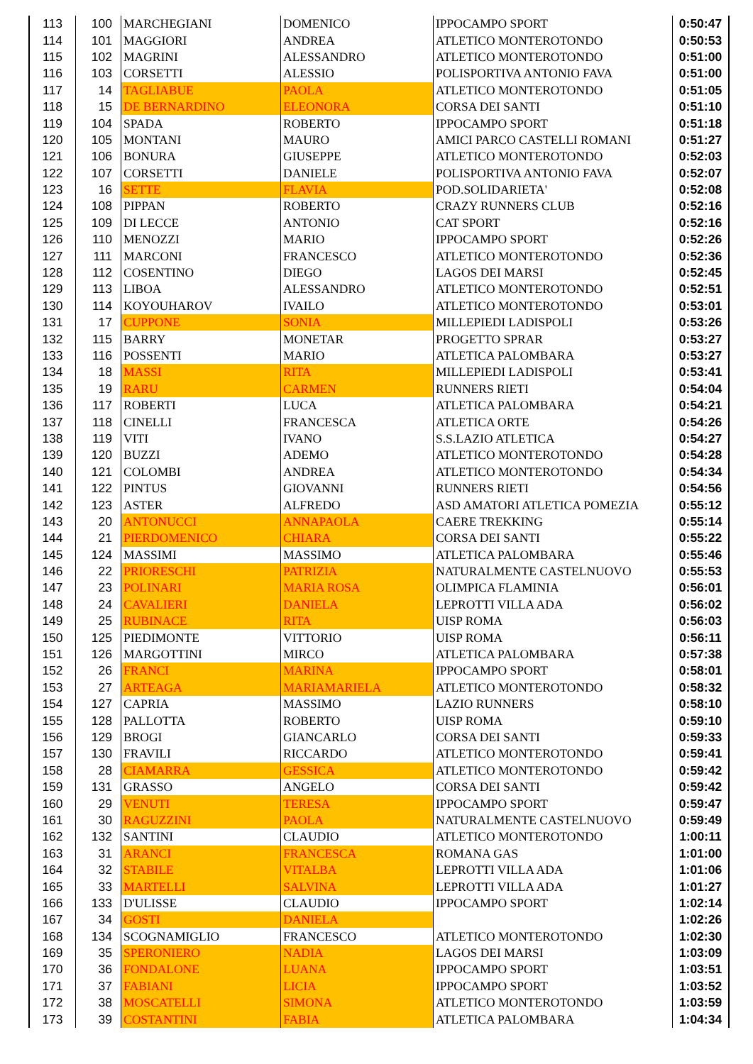| 113 | 100 | MARCHEGIANI | DOMENICO | IPPOCAMPO SPORT | 0:50:47 |
| 114 | 101 | MAGGIORI | ANDREA | ATLETICO MONTEROTONDO | 0:50:53 |
| 115 | 102 | MAGRINI | ALESSANDRO | ATLETICO MONTEROTONDO | 0:51:00 |
| 116 | 103 | CORSETTI | ALESSIO | POLISPORTIVA ANTONIO FAVA | 0:51:00 |
| 117 | 14 | TAGLIABUE | PAOLA | ATLETICO MONTEROTONDO | 0:51:05 |
| 118 | 15 | DE BERNARDINO | ELEONORA | CORSA DEI SANTI | 0:51:10 |
| 119 | 104 | SPADA | ROBERTO | IPPOCAMPO SPORT | 0:51:18 |
| 120 | 105 | MONTANI | MAURO | AMICI PARCO CASTELLI ROMANI | 0:51:27 |
| 121 | 106 | BONURA | GIUSEPPE | ATLETICO MONTEROTONDO | 0:52:03 |
| 122 | 107 | CORSETTI | DANIELE | POLISPORTIVA ANTONIO FAVA | 0:52:07 |
| 123 | 16 | SETTE | FLAVIA | POD.SOLIDARIETA' | 0:52:08 |
| 124 | 108 | PIPPAN | ROBERTO | CRAZY RUNNERS CLUB | 0:52:16 |
| 125 | 109 | DI LECCE | ANTONIO | CAT SPORT | 0:52:16 |
| 126 | 110 | MENOZZI | MARIO | IPPOCAMPO SPORT | 0:52:26 |
| 127 | 111 | MARCONI | FRANCESCO | ATLETICO MONTEROTONDO | 0:52:36 |
| 128 | 112 | COSENTINO | DIEGO | LAGOS DEI MARSI | 0:52:45 |
| 129 | 113 | LIBOA | ALESSANDRO | ATLETICO MONTEROTONDO | 0:52:51 |
| 130 | 114 | KOYOUHAROV | IVAILO | ATLETICO MONTEROTONDO | 0:53:01 |
| 131 | 17 | CUPPONE | SONIA | MILLEPIEDI LADISPOLI | 0:53:26 |
| 132 | 115 | BARRY | MONETAR | PROGETTO SPRAR | 0:53:27 |
| 133 | 116 | POSSENTI | MARIO | ATLETICA PALOMBARA | 0:53:27 |
| 134 | 18 | MASSI | RITA | MILLEPIEDI LADISPOLI | 0:53:41 |
| 135 | 19 | RARU | CARMEN | RUNNERS RIETI | 0:54:04 |
| 136 | 117 | ROBERTI | LUCA | ATLETICA PALOMBARA | 0:54:21 |
| 137 | 118 | CINELLI | FRANCESCA | ATLETICA ORTE | 0:54:26 |
| 138 | 119 | VITI | IVANO | S.S.LAZIO ATLETICA | 0:54:27 |
| 139 | 120 | BUZZI | ADEMO | ATLETICO MONTEROTONDO | 0:54:28 |
| 140 | 121 | COLOMBI | ANDREA | ATLETICO MONTEROTONDO | 0:54:34 |
| 141 | 122 | PINTUS | GIOVANNI | RUNNERS RIETI | 0:54:56 |
| 142 | 123 | ASTER | ALFREDO | ASD AMATORI ATLETICA POMEZIA | 0:55:12 |
| 143 | 20 | ANTONUCCI | ANNAPAOLA | CAERE TREKKING | 0:55:14 |
| 144 | 21 | PIERDOMENICO | CHIARA | CORSA DEI SANTI | 0:55:22 |
| 145 | 124 | MASSIMI | MASSIMO | ATLETICA PALOMBARA | 0:55:46 |
| 146 | 22 | PRIORESCHI | PATRIZIA | NATURALMENTE CASTELNUOVO | 0:55:53 |
| 147 | 23 | POLINARI | MARIA ROSA | OLIMPICA FLAMINIA | 0:56:01 |
| 148 | 24 | CAVALIERI | DANIELA | LEPROTTI VILLA ADA | 0:56:02 |
| 149 | 25 | RUBINACE | RITA | UISP ROMA | 0:56:03 |
| 150 | 125 | PIEDIMONTE | VITTORIO | UISP ROMA | 0:56:11 |
| 151 | 126 | MARGOTTINI | MIRCO | ATLETICA PALOMBARA | 0:57:38 |
| 152 | 26 | FRANCI | MARINA | IPPOCAMPO SPORT | 0:58:01 |
| 153 | 27 | ARTEAGA | MARIAMARIELA | ATLETICO MONTEROTONDO | 0:58:32 |
| 154 | 127 | CAPRIA | MASSIMO | LAZIO RUNNERS | 0:58:10 |
| 155 | 128 | PALLOTTA | ROBERTO | UISP ROMA | 0:59:10 |
| 156 | 129 | BROGI | GIANCARLO | CORSA DEI SANTI | 0:59:33 |
| 157 | 130 | FRAVILI | RICCARDO | ATLETICO MONTEROTONDO | 0:59:41 |
| 158 | 28 | CIAMARRA | GESSICA | ATLETICO MONTEROTONDO | 0:59:42 |
| 159 | 131 | GRASSO | ANGELO | CORSA DEI SANTI | 0:59:42 |
| 160 | 29 | VENUTI | TERESA | IPPOCAMPO SPORT | 0:59:47 |
| 161 | 30 | RAGUZZINI | PAOLA | NATURALMENTE CASTELNUOVO | 0:59:49 |
| 162 | 132 | SANTINI | CLAUDIO | ATLETICO MONTEROTONDO | 1:00:11 |
| 163 | 31 | ARANCI | FRANCESCA | ROMANA GAS | 1:01:00 |
| 164 | 32 | STABILE | VITALBA | LEPROTTI VILLA ADA | 1:01:06 |
| 165 | 33 | MARTELLI | SALVINA | LEPROTTI VILLA ADA | 1:01:27 |
| 166 | 133 | D'ULISSE | CLAUDIO | IPPOCAMPO SPORT | 1:02:14 |
| 167 | 34 | GOSTI | DANIELA | | 1:02:26 |
| 168 | 134 | SCOGNAMIGLIO | FRANCESCO | ATLETICO MONTEROTONDO | 1:02:30 |
| 169 | 35 | SPERONIERO | NADIA | LAGOS DEI MARSI | 1:03:09 |
| 170 | 36 | FONDALONE | LUANA | IPPOCAMPO SPORT | 1:03:51 |
| 171 | 37 | FABIANI | LICIA | IPPOCAMPO SPORT | 1:03:52 |
| 172 | 38 | MOSCATELLI | SIMONA | ATLETICO MONTEROTONDO | 1:03:59 |
| 173 | 39 | COSTANTINI | FABIA | ATLETICA PALOMBARA | 1:04:34 |